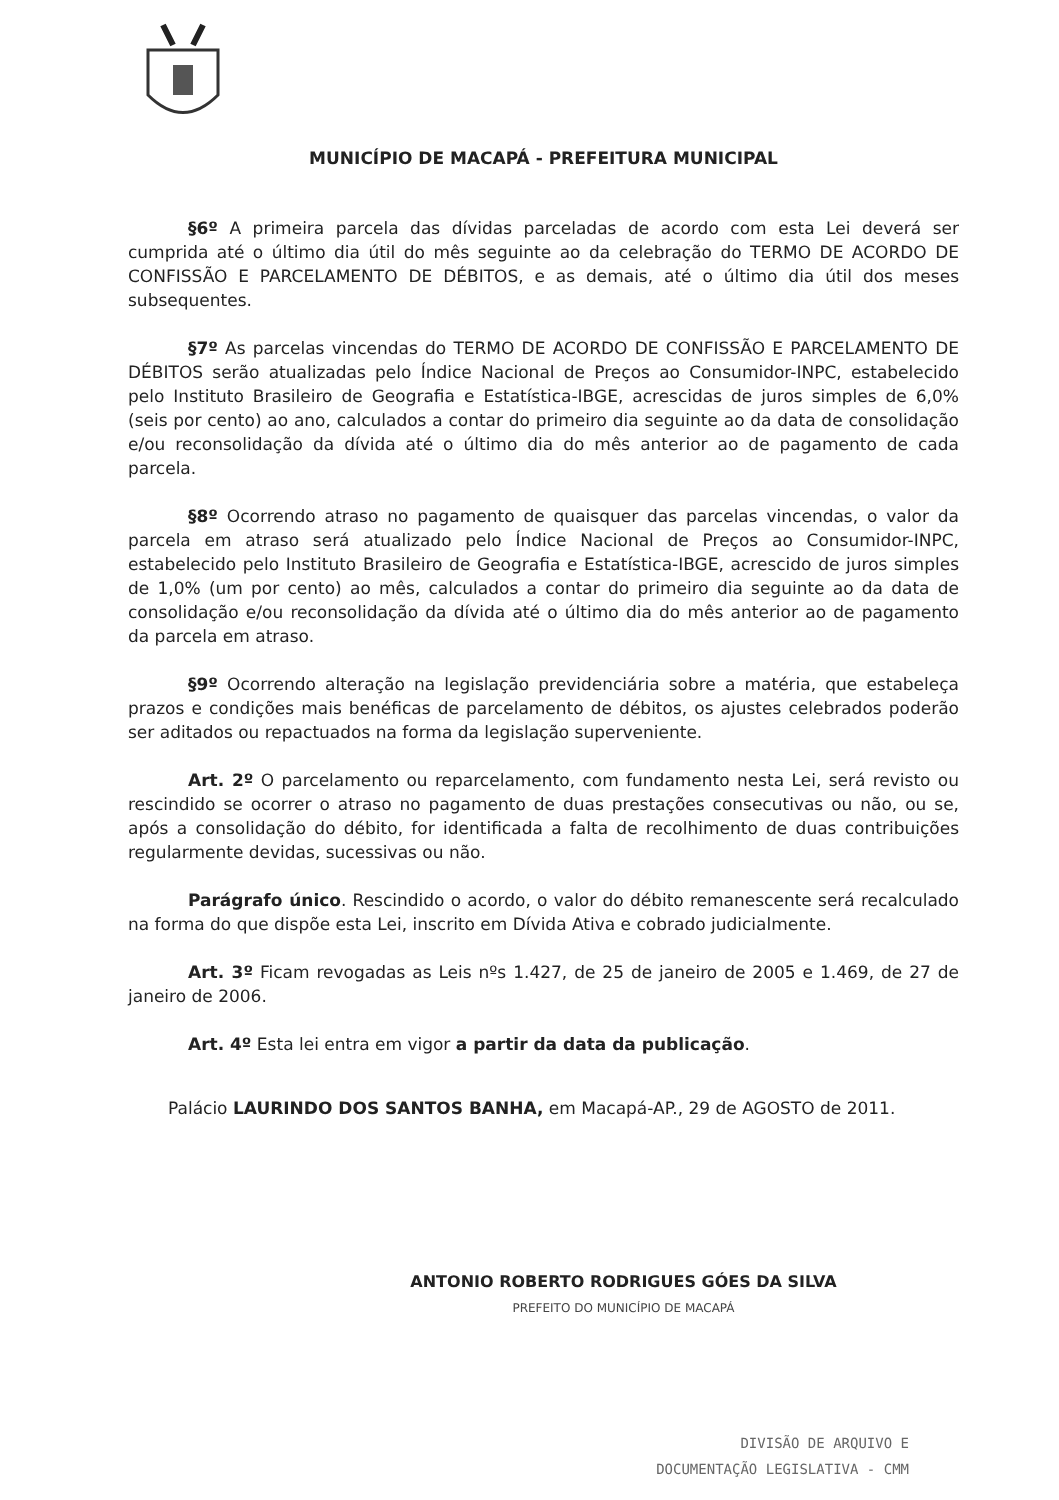MUNICÍPIO DE MACAPÁ - PREFEITURA MUNICIPAL
§6º A primeira parcela das dívidas parceladas de acordo com esta Lei deverá ser cumprida até o último dia útil do mês seguinte ao da celebração do TERMO DE ACORDO DE CONFISSÃO E PARCELAMENTO DE DÉBITOS, e as demais, até o último dia útil dos meses subsequentes.
§7º As parcelas vincendas do TERMO DE ACORDO DE CONFISSÃO E PARCELAMENTO DE DÉBITOS serão atualizadas pelo Índice Nacional de Preços ao Consumidor-INPC, estabelecido pelo Instituto Brasileiro de Geografia e Estatística-IBGE, acrescidas de juros simples de 6,0% (seis por cento) ao ano, calculados a contar do primeiro dia seguinte ao da data de consolidação e/ou reconsolidação da dívida até o último dia do mês anterior ao de pagamento de cada parcela.
§8º Ocorrendo atraso no pagamento de quaisquer das parcelas vincendas, o valor da parcela em atraso será atualizado pelo Índice Nacional de Preços ao Consumidor-INPC, estabelecido pelo Instituto Brasileiro de Geografia e Estatística-IBGE, acrescido de juros simples de 1,0% (um por cento) ao mês, calculados a contar do primeiro dia seguinte ao da data de consolidação e/ou reconsolidação da dívida até o último dia do mês anterior ao de pagamento da parcela em atraso.
§9º Ocorrendo alteração na legislação previdenciária sobre a matéria, que estabeleça prazos e condições mais benéficas de parcelamento de débitos, os ajustes celebrados poderão ser aditados ou repactuados na forma da legislação superveniente.
Art. 2º O parcelamento ou reparcelamento, com fundamento nesta Lei, será revisto ou rescindido se ocorrer o atraso no pagamento de duas prestações consecutivas ou não, ou se, após a consolidação do débito, for identificada a falta de recolhimento de duas contribuições regularmente devidas, sucessivas ou não.
Parágrafo único. Rescindido o acordo, o valor do débito remanescente será recalculado na forma do que dispõe esta Lei, inscrito em Dívida Ativa e cobrado judicialmente.
Art. 3º Ficam revogadas as Leis nºs 1.427, de 25 de janeiro de 2005 e 1.469, de 27 de janeiro de 2006.
Art. 4º Esta lei entra em vigor a partir da data da publicação.
Palácio LAURINDO DOS SANTOS BANHA, em Macapá-AP., 29 de AGOSTO de 2011.
ANTONIO ROBERTO RODRIGUES GÓES DA SILVA
PREFEITO DO MUNICÍPIO DE MACAPÁ
DIVISÃO DE ARQUIVO E
DOCUMENTAÇÃO LEGISLATIVA - CMM